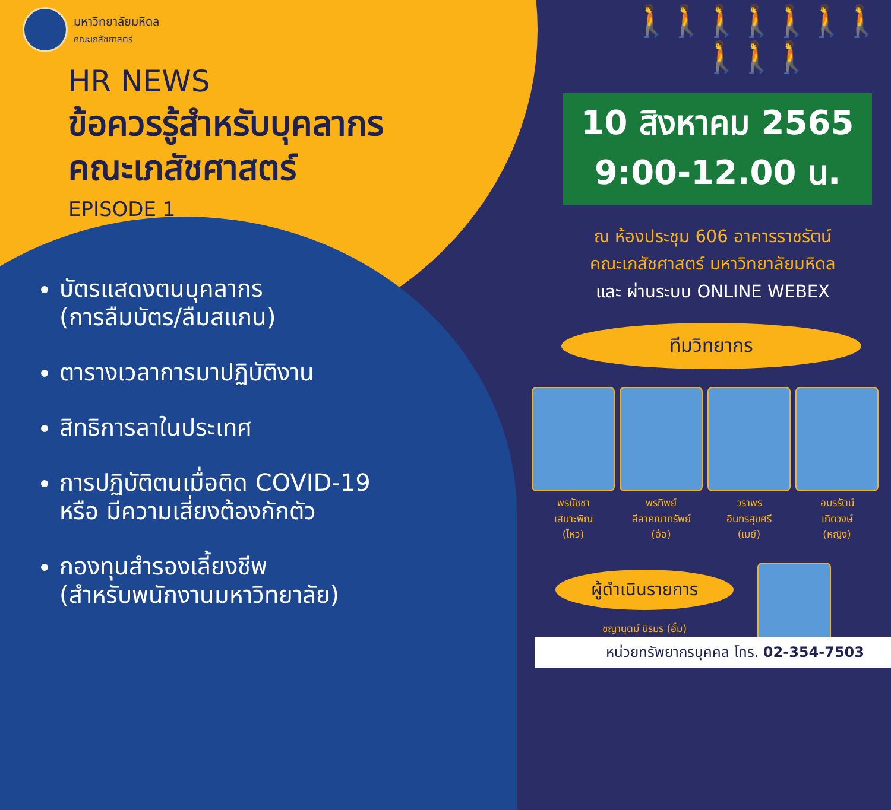มหาวิทยาลัยมหิดล
คณะเภสัชศาสตร์
HR NEWS
ข้อควรรู้สำหรับบุคลากร
คณะเภสัชศาสตร์
EPISODE 1
บัตรแสดงตนบุคลากร
(การลืมบัตร/ลืมสแกน)
ตารางเวลาการมาปฏิบัติงาน
สิทธิการลาในประเทศ
การปฏิบัติตนเมื่อติด COVID-19
หรือ มีความเสี่ยงต้องกักตัว
กองทุนสำรองเลี้ยงชีพ
(สำหรับพนักงานมหาวิทยาลัย)
🚶🚶🚶🚶🚶🚶🚶🚶🚶🚶
10 สิงหาคม 2565
9:00-12.00 น.
ณ ห้องประชุม 606 อาคารราชรัตน์
คณะเภสัชศาสตร์ มหาวิทยาลัยมหิดล
และ ผ่านระบบ ONLINE WEBEX
ทีมวิทยากร
พรนัชชา
เสนาะพิณ
(ไหว)
พรทิพย์
ลีลาคณาทรัพย์
(อ้อ)
วราพร
อินทรสุขศรี
(เมย์)
อมรรัตน์
เกิดวงษ์
(หญิง)
ผู้ดำเนินรายการ
ชญานุตม์ นิรมร (อั๋ม)
หน่วยทรัพยากรบุคคล โทร. 02-354-7503